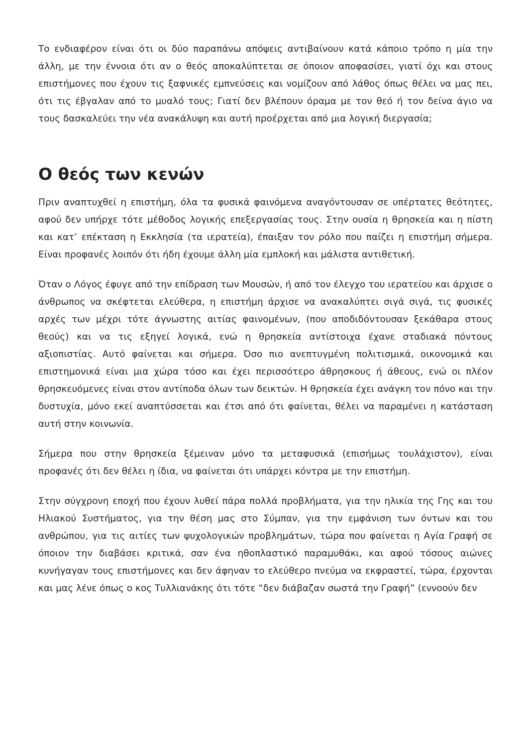Το ενδιαφέρον είναι ότι οι δύο παραπάνω απόψεις αντιβαίνουν κατά κάποιο τρόπο η μία την άλλη, με την έννοια ότι αν ο θεός αποκαλύπτεται σε όποιον αποφασίσει, γιατί όχι και στους επιστήμονες που έχουν τις ξαφνικές εμπνεύσεις και νομίζουν από λάθος όπως θέλει να μας πει, ότι τις έβγαλαν από το μυαλό τους; Γιατί δεν βλέπουν όραμα με τον θεό ή τον δείνα άγιο να τους δασκαλεύει την νέα ανακάλυψη και αυτή προέρχεται από μια λογική διεργασία;
Ο θεός των κενών
Πριν αναπτυχθεί η επιστήμη, όλα τα φυσικά φαινόμενα αναγόντουσαν σε υπέρτατες θεότητες, αφού δεν υπήρχε τότε μέθοδος λογικής επεξεργασίας τους. Στην ουσία η θρησκεία και η πίστη και κατ’ επέκταση η Εκκλησία (τα ιερατεία), έπαιξαν τον ρόλο που παίζει η επιστήμη σήμερα. Είναι προφανές λοιπόν ότι ήδη έχουμε άλλη μία εμπλοκή και μάλιστα αντιθετική.
Όταν ο Λόγος έφυγε από την επίδραση των Μουσών, ή από τον έλεγχο του ιερατείου και άρχισε ο άνθρωπος να σκέφτεται ελεύθερα, η επιστήμη άρχισε να ανακαλύπτει σιγά σιγά, τις φυσικές αρχές των μέχρι τότε άγνωστης αιτίας φαινομένων, (που αποδιδόντουσαν ξεκάθαρα στους θεούς) και να τις εξηγεί λογικά, ενώ η θρησκεία αντίστοιχα έχανε σταδιακά πόντους αξιοπιστίας. Αυτό φαίνεται και σήμερα. Όσο πιο ανεπτυγμένη πολιτισμικά, οικονομικά και επιστημονικά είναι μια χώρα τόσο και έχει περισσότερο άθρησκους ή άθεους, ενώ οι πλέον θρησκευόμενες είναι στον αντίποδα όλων των δεικτών. Η θρησκεία έχει ανάγκη τον πόνο και την δυστυχία, μόνο εκεί αναπτύσσεται και έτσι από ότι φαίνεται, θέλει να παραμένει η κατάσταση αυτή στην κοινωνία.
Σήμερα που στην θρησκεία ξέμειναν μόνο τα μεταφυσικά (επισήμως τουλάχιστον), είναι προφανές ότι δεν θέλει η ίδια, να φαίνεται ότι υπάρχει κόντρα με την επιστήμη.
Στην σύγχρονη εποχή που έχουν λυθεί πάρα πολλά προβλήματα, για την ηλικία της Γης και του Ηλιακού Συστήματος, για την θέση μας στο Σύμπαν, για την εμφάνιση των όντων και του ανθρώπου, για τις αιτίες των ψυχολογικών προβλημάτων, τώρα που φαίνεται η Αγία Γραφή σε όποιον την διαβάσει κριτικά, σαν ένα ηθοπλαστικό παραμυθάκι, και αφού τόσους αιώνες κυνήγαγαν τους επιστήμονες και δεν άφηναν το ελεύθερο πνεύμα να εκφραστεί, τώρα, έρχονται και μας λένε όπως ο κος Τυλλιανάκης ότι τότε “δεν διάβαζαν σωστά την Γραφή” (εννοούν δεν